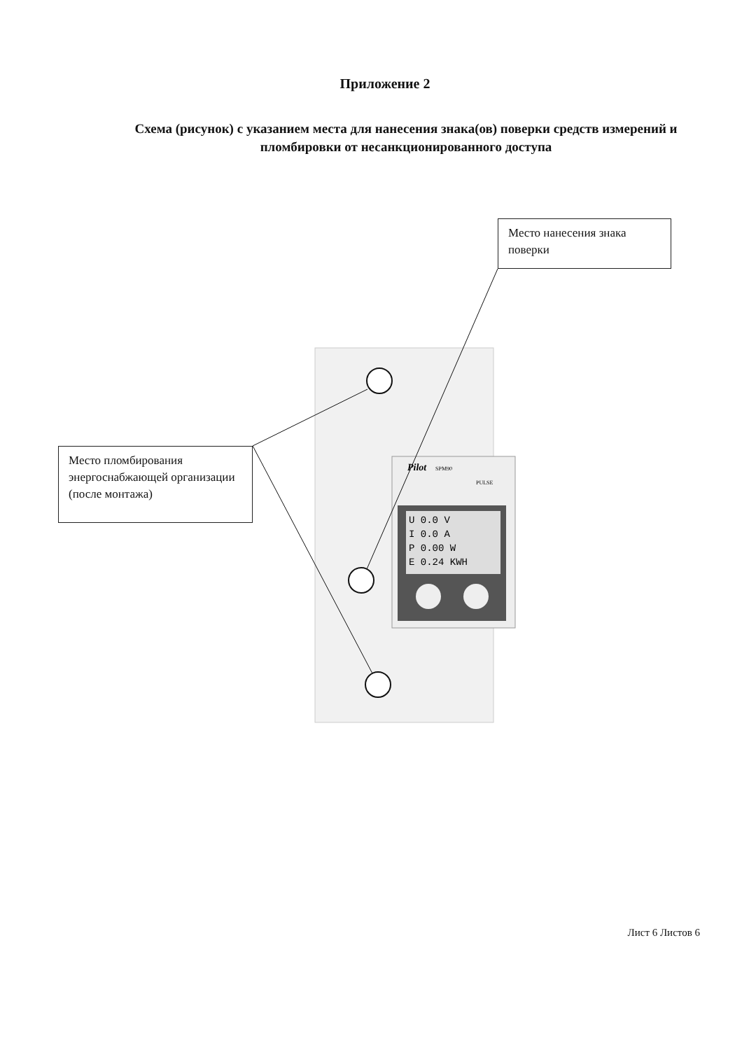Приложение 2
Схема (рисунок) с указанием места для нанесения знака(ов) поверки средств измерений и пломбировки от несанкционированного доступа
Pilot
SPM90
PULSE
U 0.0 V
I 0.0 A
P 0.00 W
E 0.24 KWH
Место нанесения знака поверки
Место пломбирования энергоснабжающей организации
(после монтажа)
Лист 6 Листов 6